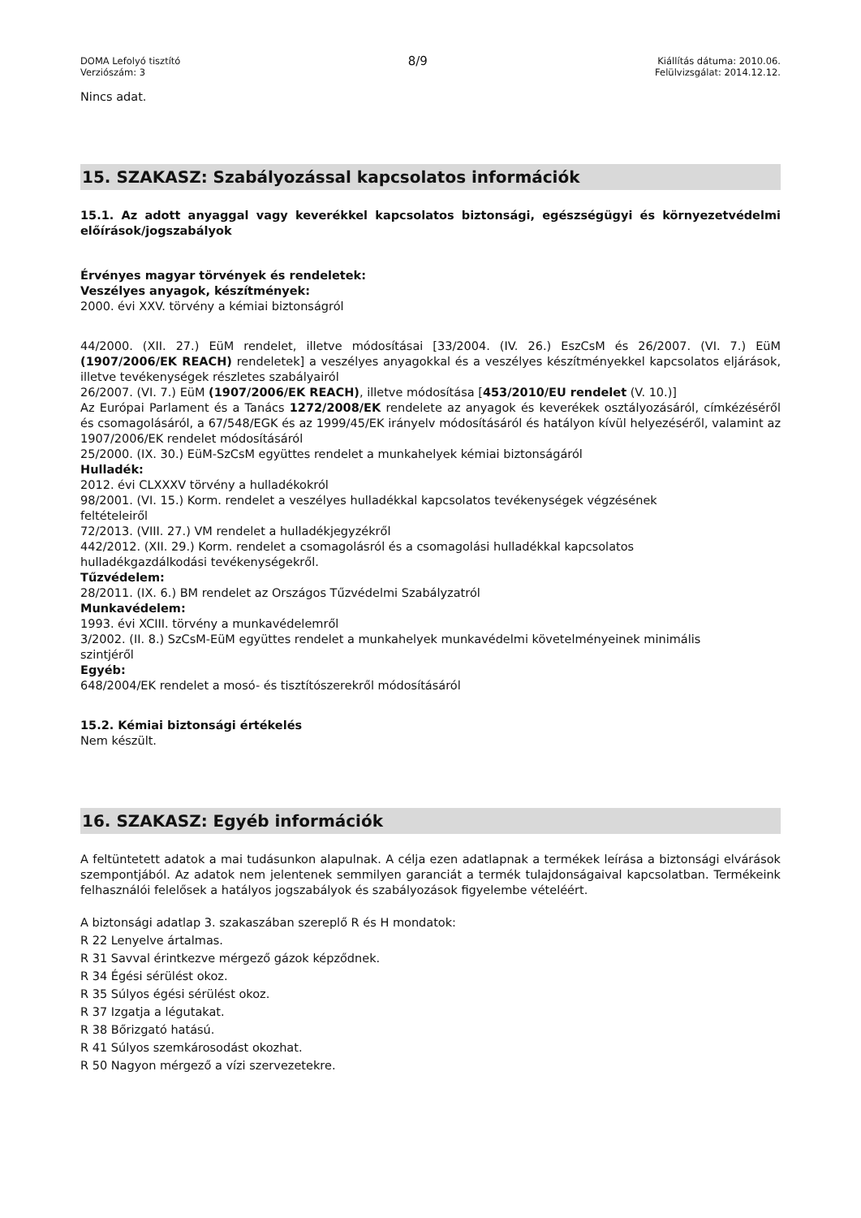DOMA Lefolyó tisztító
Verziószám: 3
8/9
Kiállítás dátuma: 2010.06.
Felülvizsgálat: 2014.12.12.
Nincs adat.
15. SZAKASZ: Szabályozással kapcsolatos információk
15.1. Az adott anyaggal vagy keverékkel kapcsolatos biztonsági, egészségügyi és környezetvédelmi előírások/jogszabályok
Érvényes magyar törvények és rendeletek:
Veszélyes anyagok, készítmények:
2000. évi XXV. törvény a kémiai biztonságról
44/2000. (XII. 27.) EüM rendelet, illetve módosításai [33/2004. (IV. 26.) EszCsM és 26/2007. (VI. 7.) EüM (1907/2006/EK REACH) rendeletek] a veszélyes anyagokkal és a veszélyes készítményekkel kapcsolatos eljárások, illetve tevékenységek részletes szabályairól
26/2007. (VI. 7.) EüM (1907/2006/EK REACH), illetve módosítása [453/2010/EU rendelet (V. 10.)]
Az Európai Parlament és a Tanács 1272/2008/EK rendelete az anyagok és keverékek osztályozásáról, címkézéséről és csomagolásáról, a 67/548/EGK és az 1999/45/EK irányelv módosításáról és hatályon kívül helyezéséről, valamint az 1907/2006/EK rendelet módosításáról
25/2000. (IX. 30.) EüM-SzCsM együttes rendelet a munkahelyek kémiai biztonságáról
Hulladék:
2012. évi CLXXXV törvény a hulladékokról
98/2001. (VI. 15.) Korm. rendelet a veszélyes hulladékkal kapcsolatos tevékenységek végzésének
feltételeiről
72/2013. (VIII. 27.) VM rendelet a hulladékjegyzékről
442/2012. (XII. 29.) Korm. rendelet a csomagolásról és a csomagolási hulladékkal kapcsolatos
hulladékgazdálkodási tevékenységekről.
Tűzvédelem:
28/2011. (IX. 6.) BM rendelet az Országos Tűzvédelmi Szabályzatról
Munkavédelem:
1993. évi XCIII. törvény a munkavédelemről
3/2002. (II. 8.) SzCsM-EüM együttes rendelet a munkahelyek munkavédelmi követelményeinek minimális
szintjéről
Egyéb:
648/2004/EK rendelet a mosó- és tisztítószerekről módosításáról
15.2. Kémiai biztonsági értékelés
Nem készült.
16. SZAKASZ: Egyéb információk
A feltüntetett adatok a mai tudásunkon alapulnak. A célja ezen adatlapnak a termékek leírása a biztonsági elvárások szempontjából. Az adatok nem jelentenek semmilyen garanciát a termék tulajdonságaival kapcsolatban. Termékeink felhasználói felelősek a hatályos jogszabályok és szabályozások figyelembe vételéért.
A biztonsági adatlap 3. szakaszában szereplő R és H mondatok:
R 22 Lenyelve ártalmas.
R 31 Savval érintkezve mérgező gázok képződnek.
R 34 Égési sérülést okoz.
R 35 Súlyos égési sérülést okoz.
R 37 Izgatja a légutakat.
R 38 Bőrizgató hatású.
R 41 Súlyos szemkárosodást okozhat.
R 50 Nagyon mérgező a vízi szervezetekre.